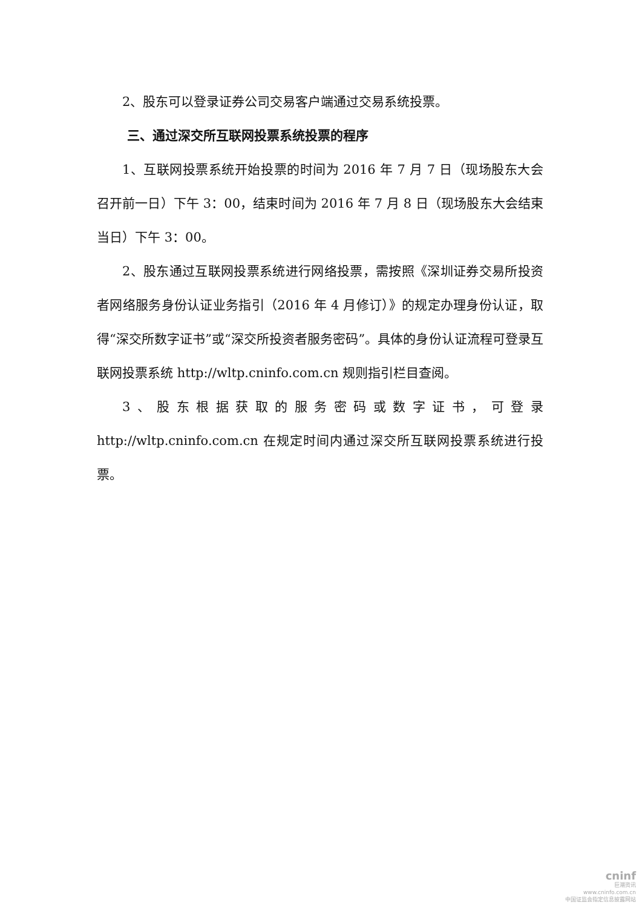2、股东可以登录证券公司交易客户端通过交易系统投票。
三、通过深交所互联网投票系统投票的程序
1、互联网投票系统开始投票的时间为 2016 年 7 月 7 日（现场股东大会召开前一日）下午 3：00，结束时间为 2016 年 7 月 8 日（现场股东大会结束当日）下午 3：00。
2、股东通过互联网投票系统进行网络投票，需按照《深圳证券交易所投资者网络服务身份认证业务指引（2016 年 4 月修订）》的规定办理身份认证，取得“深交所数字证书”或“深交所投资者服务密码”。具体的身份认证流程可登录互联网投票系统 http://wltp.cninfo.com.cn 规则指引栏目查阅。
3、股东根据获取的服务密码或数字证书，可登录 http://wltp.cninfo.com.cn 在规定时间内通过深交所互联网投票系统进行投票。
cninf
巨潮资讯
www.cninfo.com.cn
中国证监会指定信息披露网站